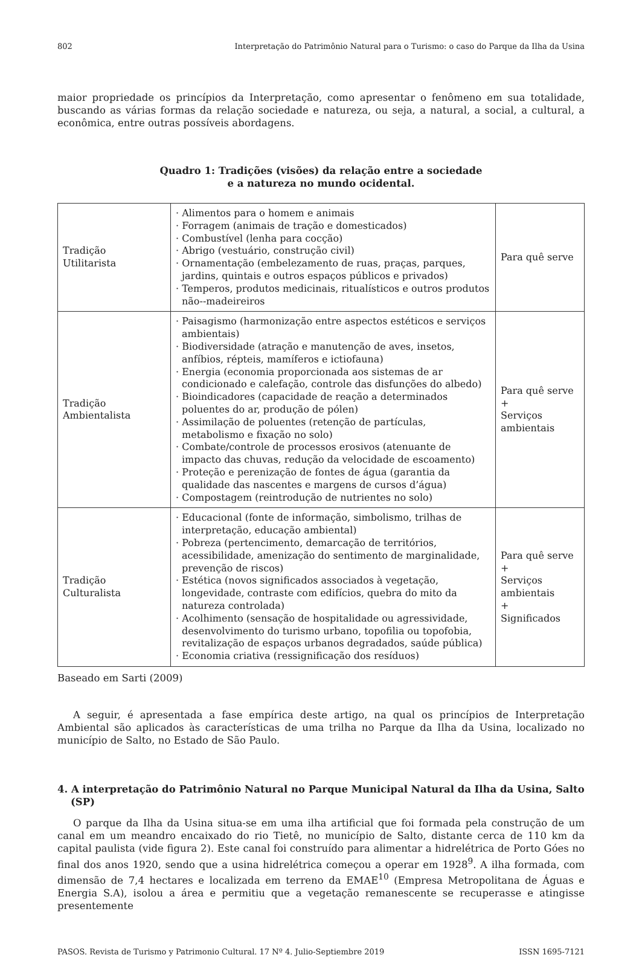802 Interpretação do Patrimônio Natural para o Turismo: o caso do Parque da Ilha da Usina
maior propriedade os princípios da Interpretação, como apresentar o fenômeno em sua totalidade, buscando as várias formas da relação sociedade e natureza, ou seja, a natural, a social, a cultural, a econômica, entre outras possíveis abordagens.
Quadro 1: Tradições (visões) da relação entre a sociedade
e a natureza no mundo ocidental.
| Tradição Utilitarista | · Alimentos para o homem e animais · Forragem (animais de tração e domesticados) · Combustível (lenha para cocção) · Abrigo (vestuário, construção civil) · Ornamentação (embelezamento de ruas, praças, parques, jardins, quintais e outros espaços públicos e privados) · Temperos, produtos medicinais, ritualísticos e outros produtos não--madeireiros | Para quê serve |
| Tradição Ambientalista | · Paisagismo (harmonização entre aspectos estéticos e serviços ambientais) · Biodiversidade (atração e manutenção de aves, insetos, anfíbios, répteis, mamíferos e ictiofauna) · Energia (economia proporcionada aos sistemas de ar condicionado e calefação, controle das disfunções do albedo) · Bioindicadores (capacidade de reação a determinados poluentes do ar, produção de pólen) · Assimilação de poluentes (retenção de partículas, metabolismo e fixação no solo) · Combate/controle de processos erosivos (atenuante de impacto das chuvas, redução da velocidade de escoamento) · Proteção e perenização de fontes de água (garantia da qualidade das nascentes e margens de cursos d’água) · Compostagem (reintrodução de nutrientes no solo) | Para quê serve + Serviços ambientais |
| Tradição Culturalista | · Educacional (fonte de informação, simbolismo, trilhas de interpretação, educação ambiental) · Pobreza (pertencimento, demarcação de territórios, acessibilidade, amenização do sentimento de marginalidade, prevenção de riscos) · Estética (novos significados associados à vegetação, longevidade, contraste com edifícios, quebra do mito da natureza controlada) · Acolhimento (sensação de hospitalidade ou agressividade, desenvolvimento do turismo urbano, topofilia ou topofobia, revitalização de espaços urbanos degradados, saúde pública) · Economia criativa (ressignificação dos resíduos) | Para quê serve + Serviços ambientais + Significados |
Baseado em Sarti (2009)
A seguir, é apresentada a fase empírica deste artigo, na qual os princípios de Interpretação Ambiental são aplicados às características de uma trilha no Parque da Ilha da Usina, localizado no município de Salto, no Estado de São Paulo.
4. A interpretação do Patrimônio Natural no Parque Municipal Natural da Ilha da Usina, Salto (SP)
O parque da Ilha da Usina situa-se em uma ilha artificial que foi formada pela construção de um canal em um meandro encaixado do rio Tietê, no município de Salto, distante cerca de 110 km da capital paulista (vide figura 2). Este canal foi construído para alimentar a hidrelétrica de Porto Góes no final dos anos 1920, sendo que a usina hidrelétrica começou a operar em 1928<sup>9</sup>. A ilha formada, com dimensão de 7,4 hectares e localizada em terreno da EMAE<sup>10</sup> (Empresa Metropolitana de Águas e Energia S.A), isolou a área e permitiu que a vegetação remanescente se recuperasse e atingisse presentemente
PASOS. Revista de Turismo y Patrimonio Cultural. 17 Nº 4. Julio-Septiembre 2019 ISSN 1695-7121